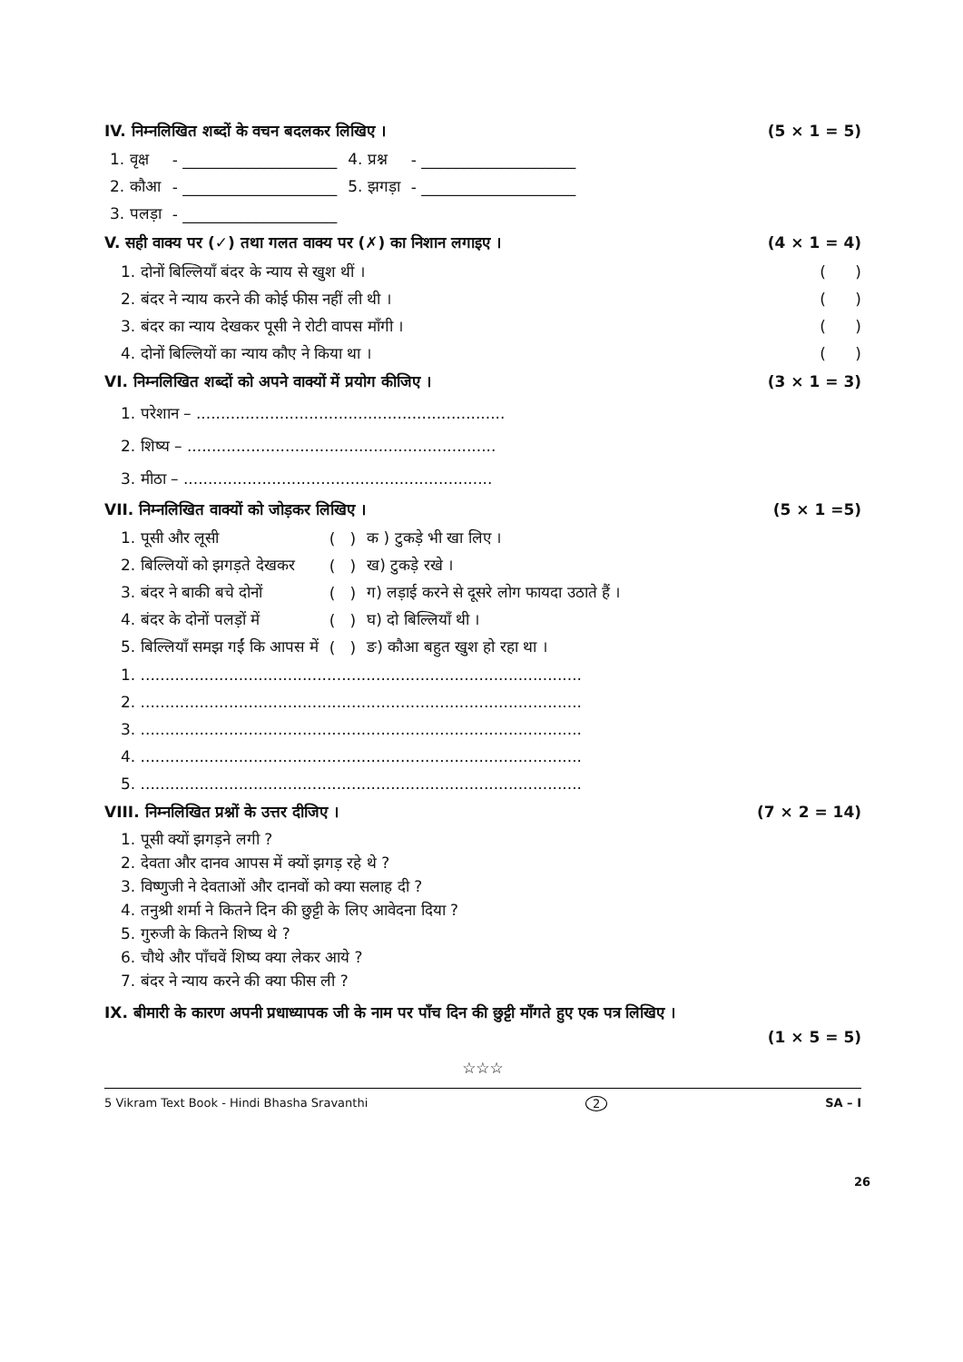IV. निम्नलिखित शब्दों के वचन बदलकर लिखिए । (5 × 1 = 5)
| 1. वृक्ष | - ____________________ | 4. प्रश्न | - ____________________ |
| 2. कौआ | - ____________________ | 5. झगड़ा | - ____________________ |
| 3. पलड़ा | - ____________________ | | |
V. सही वाक्य पर (✓) तथा गलत वाक्य पर (✗) का निशान लगाइए । (4 × 1 = 4)
1. दोनों बिल्लियाँ बंदर के न्याय से खुश थीं । ( )
2. बंदर ने न्याय करने की कोई फीस नहीं ली थी । ( )
3. बंदर का न्याय देखकर पूसी ने रोटी वापस माँगी । ( )
4. दोनों बिल्लियों का न्याय कौए ने किया था । ( )
VI. निम्नलिखित शब्दों को अपने वाक्यों में प्रयोग कीजिए । (3 × 1 = 3)
1. परेशान – ...............................................................
2. शिष्य – ...............................................................
3. मीठा – ...............................................................
VII. निम्नलिखित वाक्यों को जोड़कर लिखिए । (5 × 1 =5)
| 1. पूसी और लूसी | ( ) | क ) टुकड़े भी खा लिए । |
| 2. बिल्लियों को झगड़ते देखकर | ( ) | ख) टुकड़े रखे । |
| 3. बंदर ने बाकी बचे दोनों | ( ) | ग) लड़ाई करने से दूसरे लोग फायदा उठाते हैं । |
| 4. बंदर के दोनों पलड़ों में | ( ) | घ) दो बिल्लियाँ थी । |
| 5. बिल्लियाँ समझ गईं कि आपस में | ( ) | ङ) कौआ बहुत खुश हो रहा था । |
1. ..........................................................................................
2. ..........................................................................................
3. ..........................................................................................
4. ..........................................................................................
5. ..........................................................................................
VIII. निम्नलिखित प्रश्नों के उत्तर दीजिए । (7 × 2 = 14)
1. पूसी क्यों झगड़ने लगी ?
2. देवता और दानव आपस में क्यों झगड़ रहे थे ?
3. विष्णुजी ने देवताओं और दानवों को क्या सलाह दी ?
4. तनुश्री शर्मा ने कितने दिन की छुट्टी के लिए आवेदना दिया ?
5. गुरुजी के कितने शिष्य थे ?
6. चौथे और पाँचवें शिष्य क्या लेकर आये ?
7. बंदर ने न्याय करने की क्या फीस ली ?
IX. बीमारी के कारण अपनी प्रधाध्यापक जी के नाम पर पाँच दिन की छुट्टी माँगते हुए एक पत्र लिखिए ।
(1 × 5 = 5)
☆☆☆
5 Vikram Text Book - Hindi Bhasha Sravanthi 2 SA – I
26